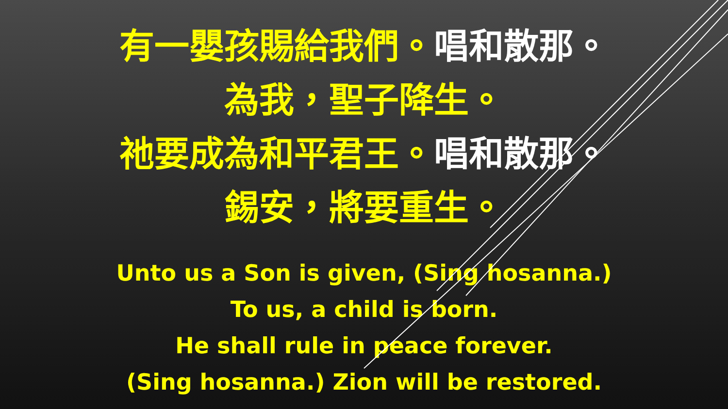有一嬰孩賜給我們。唱和散那。
為我，聖子降生。
祂要成為和平君王。唱和散那。
錫安，將要重生。
Unto us a Son is given, (Sing hosanna.)
To us, a child is born.
He shall rule in peace forever.
(Sing hosanna.) Zion will be restored.